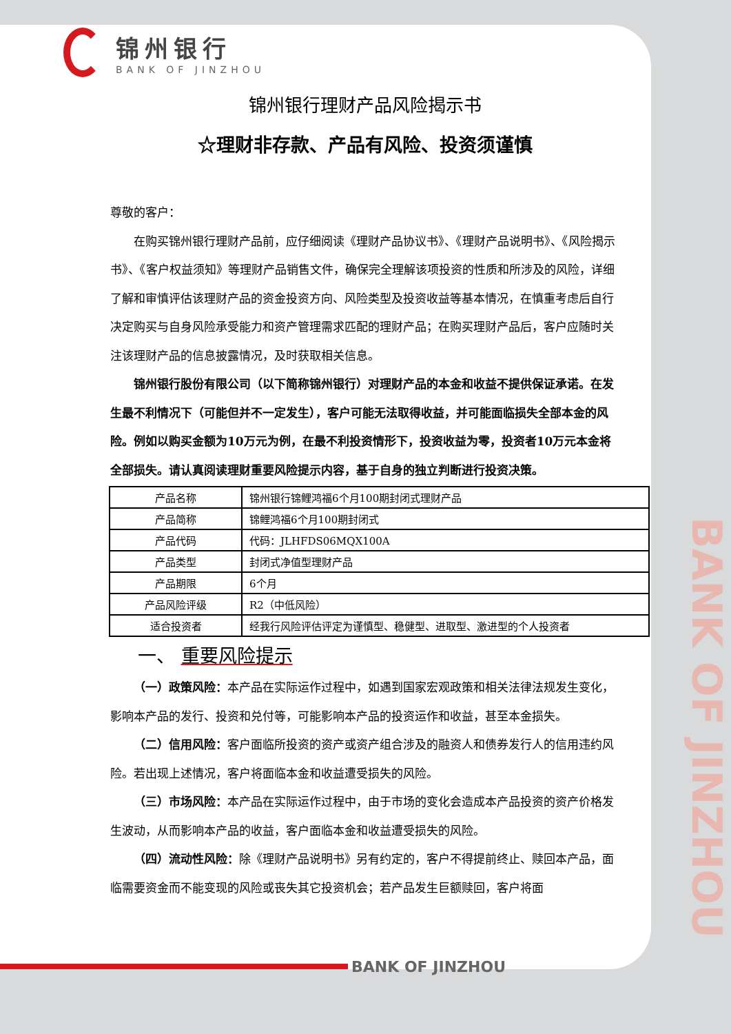BANK OF JINZHOU
锦州银行
BANK OF JINZHOU
锦州银行理财产品风险揭示书
☆理财非存款、产品有风险、投资须谨慎
尊敬的客户：
在购买锦州银行理财产品前，应仔细阅读《理财产品协议书》、《理财产品说明书》、《风险揭示书》、《客户权益须知》等理财产品销售文件，确保完全理解该项投资的性质和所涉及的风险，详细了解和审慎评估该理财产品的资金投资方向、风险类型及投资收益等基本情况，在慎重考虑后自行决定购买与自身风险承受能力和资产管理需求匹配的理财产品；在购买理财产品后，客户应随时关注该理财产品的信息披露情况，及时获取相关信息。
锦州银行股份有限公司（以下简称锦州银行）对理财产品的本金和收益不提供保证承诺。在发生最不利情况下（可能但并不一定发生），客户可能无法取得收益，并可能面临损失全部本金的风险。例如以购买金额为10万元为例，在最不利投资情形下，投资收益为零，投资者10万元本金将全部损失。请认真阅读理财重要风险提示内容，基于自身的独立判断进行投资决策。
| 产品名称 | 锦州银行锦鲤鸿福6个月100期封闭式理财产品 |
| 产品简称 | 锦鲤鸿福6个月100期封闭式 |
| 产品代码 | 代码：JLHFDS06MQX100A |
| 产品类型 | 封闭式净值型理财产品 |
| 产品期限 | 6个月 |
| 产品风险评级 | R2（中低风险） |
| 适合投资者 | 经我行风险评估评定为谨慎型、稳健型、进取型、激进型的个人投资者 |
一、 重要风险提示
（一）政策风险：本产品在实际运作过程中，如遇到国家宏观政策和相关法律法规发生变化，影响本产品的发行、投资和兑付等，可能影响本产品的投资运作和收益，甚至本金损失。
（二）信用风险：客户面临所投资的资产或资产组合涉及的融资人和债券发行人的信用违约风险。若出现上述情况，客户将面临本金和收益遭受损失的风险。
（三）市场风险：本产品在实际运作过程中，由于市场的变化会造成本产品投资的资产价格发生波动，从而影响本产品的收益，客户面临本金和收益遭受损失的风险。
（四）流动性风险：除《理财产品说明书》另有约定的，客户不得提前终止、赎回本产品，面临需要资金而不能变现的风险或丧失其它投资机会；若产品发生巨额赎回，客户将面
BANK OF JINZHOU